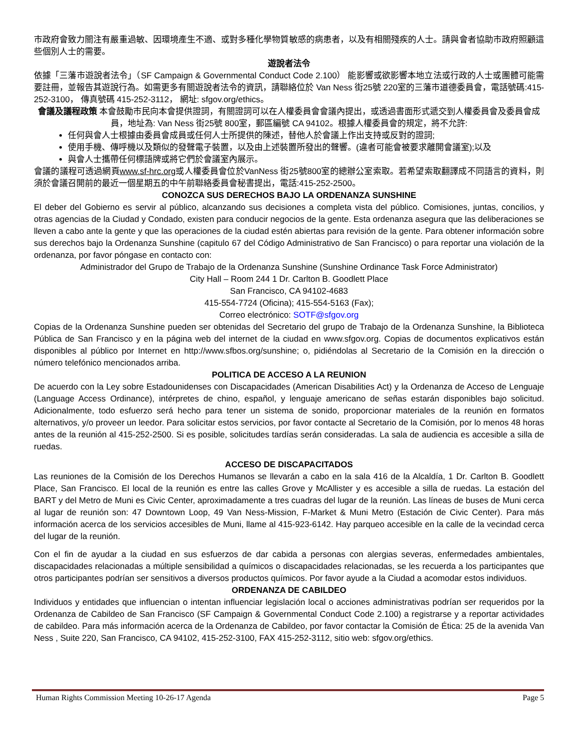市政府會致力關注有嚴重過敏、因環境產生不適、或對多種化學物質敏感的病患者，以及有相關殘疾的人士。請與會者協助市政府照顧這些個別人士的需要。
遊說者法令
依據「三藩市遊說者法令」（SF Campaign & Governmental Conduct Code 2.100） 能影響或欲影響本地立法或行政的人士或團體可能需要註冊，並報告其遊說行為。如需更多有關遊說者法令的資訊，請聯絡位於 Van Ness 街25號 220室的三藩市道德委員會，電話號碼:415- 252-3100， 傳真號碼 415-252-3112， 網址: sfgov.org/ethics。
會議及議程政策 本會鼓勵市民向本會提供證詞，有關證詞可以在人權委員會會議內提出，或透過書面形式遞交到人權委員會及委員會成員，地址為: Van Ness 街25號 800室，郵區編號 CA 94102。根據人權委員會的規定，將不允許:
任何與會人士根據由委員會成員或任何人士所提供的陳述，替他人於會議上作出支持或反對的證詞;
使用手機、傳呼機以及類似的發聲電子裝置，以及由上述裝置所發出的聲響。(違者可能會被要求離開會議室);以及
與會人士攜帶任何標語牌或將它們於會議室內展示。
會議的議程可透過網頁www.sf-hrc.org或人權委員會位於VanNess 街25號800室的總辦公室索取。若希望索取翻譯成不同語言的資料，則須於會議召開前的最近一個星期五的中午前聯絡委員會秘書提出，電話:415-252-2500。
CONOZCA SUS DERECHOS BAJO LA ORDENANZA SUNSHINE
El deber del Gobierno es servir al público, alcanzando sus decisiones a completa vista del público. Comisiones, juntas, concilios, y otras agencias de la Ciudad y Condado, existen para conducir negocios de la gente. Esta ordenanza asegura que las deliberaciones se lleven a cabo ante la gente y que las operaciones de la ciudad estén abiertas para revisión de la gente. Para obtener información sobre sus derechos bajo la Ordenanza Sunshine (capitulo 67 del Código Administrativo de San Francisco) o para reportar una violación de la ordenanza, por favor póngase en contacto con:
Administrador del Grupo de Trabajo de la Ordenanza Sunshine (Sunshine Ordinance Task Force Administrator)
City Hall – Room 244 1 Dr. Carlton B. Goodlett Place
San Francisco, CA 94102-4683
415-554-7724 (Oficina); 415-554-5163 (Fax);
Correo electrónico: SOTF@sfgov.org
Copias de la Ordenanza Sunshine pueden ser obtenidas del Secretario del grupo de Trabajo de la Ordenanza Sunshine, la Biblioteca Pública de San Francisco y en la página web del internet de la ciudad en www.sfgov.org. Copias de documentos explicativos están disponibles al público por Internet en http://www.sfbos.org/sunshine; o, pidiéndolas al Secretario de la Comisión en la dirección o número telefónico mencionados arriba.
POLITICA DE ACCESO A LA REUNION
De acuerdo con la Ley sobre Estadounidenses con Discapacidades (American Disabilities Act) y la Ordenanza de Acceso de Lenguaje (Language Access Ordinance), intérpretes de chino, español, y lenguaje americano de señas estarán disponibles bajo solicitud. Adicionalmente, todo esfuerzo será hecho para tener un sistema de sonido, proporcionar materiales de la reunión en formatos alternativos, y/o proveer un leedor. Para solicitar estos servicios, por favor contacte al Secretario de la Comisión, por lo menos 48 horas antes de la reunión al 415-252-2500. Si es posible, solicitudes tardías serán consideradas. La sala de audiencia es accesible a silla de ruedas.
ACCESO DE DISCAPACITADOS
Las reuniones de la Comisión de los Derechos Humanos se llevarán a cabo en la sala 416 de la Alcaldía, 1 Dr. Carlton B. Goodlett Place, San Francisco. El local de la reunión es entre las calles Grove y McAllister y es accesible a silla de ruedas. La estación del BART y del Metro de Muni es Civic Center, aproximadamente a tres cuadras del lugar de la reunión. Las líneas de buses de Muni cerca al lugar de reunión son: 47 Downtown Loop, 49 Van Ness-Mission, F-Market & Muni Metro (Estación de Civic Center). Para más información acerca de los servicios accesibles de Muni, llame al 415-923-6142. Hay parqueo accesible en la calle de la vecindad cerca del lugar de la reunión.
Con el fin de ayudar a la ciudad en sus esfuerzos de dar cabida a personas con alergias severas, enfermedades ambientales, discapacidades relacionadas a múltiple sensibilidad a químicos o discapacidades relacionadas, se les recuerda a los participantes que otros participantes podrían ser sensitivos a diversos productos químicos. Por favor ayude a la Ciudad a acomodar estos individuos.
ORDENANZA DE CABILDEO
Individuos y entidades que influencian o intentan influenciar legislación local o acciones administrativas podrían ser requeridos por la Ordenanza de Cabildeo de San Francisco (SF Campaign & Governmental Conduct Code 2.100) a registrarse y a reportar actividades de cabildeo. Para más información acerca de la Ordenanza de Cabildeo, por favor contactar la Comisión de Ética: 25 de la avenida Van Ness , Suite 220, San Francisco, CA 94102, 415-252-3100, FAX 415-252-3112, sitio web: sfgov.org/ethics.
Human Rights Commission Meeting 10-26-17 Agenda Page 5